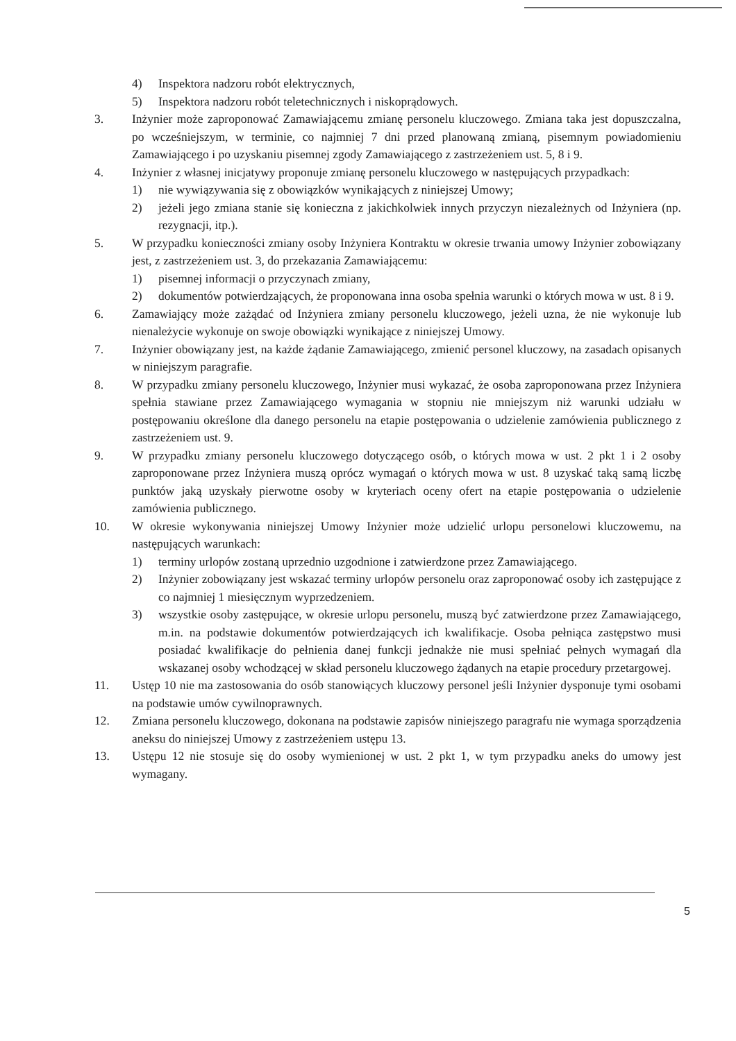4) Inspektora nadzoru robót elektrycznych,
5) Inspektora nadzoru robót teletechnicznych i niskoprądowych.
3. Inżynier może zaproponować Zamawiającemu zmianę personelu kluczowego. Zmiana taka jest dopuszczalna, po wcześniejszym, w terminie, co najmniej 7 dni przed planowaną zmianą, pisemnym powiadomieniu Zamawiającego i po uzyskaniu pisemnej zgody Zamawiającego z zastrzeżeniem ust. 5, 8 i 9.
4. Inżynier z własnej inicjatywy proponuje zmianę personelu kluczowego w następujących przypadkach:
1) nie wywiązywania się z obowiązków wynikających z niniejszej Umowy;
2) jeżeli jego zmiana stanie się konieczna z jakichkolwiek innych przyczyn niezależnych od Inżyniera (np. rezygnacji, itp.).
5. W przypadku konieczności zmiany osoby Inżyniera Kontraktu w okresie trwania umowy Inżynier zobowiązany jest, z zastrzeżeniem ust. 3, do przekazania Zamawiającemu:
1) pisemnej informacji o przyczynach zmiany,
2) dokumentów potwierdzających, że proponowana inna osoba spełnia warunki o których mowa w ust. 8 i 9.
6. Zamawiający może zażądać od Inżyniera zmiany personelu kluczowego, jeżeli uzna, że nie wykonuje lub nienależycie wykonuje on swoje obowiązki wynikające z niniejszej Umowy.
7. Inżynier obowiązany jest, na każde żądanie Zamawiającego, zmienić personel kluczowy, na zasadach opisanych w niniejszym paragrafie.
8. W przypadku zmiany personelu kluczowego, Inżynier musi wykazać, że osoba zaproponowana przez Inżyniera spełnia stawiane przez Zamawiającego wymagania w stopniu nie mniejszym niż warunki udziału w postępowaniu określone dla danego personelu na etapie postępowania o udzielenie zamówienia publicznego z zastrzeżeniem ust. 9.
9. W przypadku zmiany personelu kluczowego dotyczącego osób, o których mowa w ust. 2 pkt 1 i 2 osoby zaproponowane przez Inżyniera muszą oprócz wymagań o których mowa w ust. 8 uzyskać taką samą liczbę punktów jaką uzyskały pierwotne osoby w kryteriach oceny ofert na etapie postępowania o udzielenie zamówienia publicznego.
10. W okresie wykonywania niniejszej Umowy Inżynier może udzielić urlopu personelowi kluczowemu, na następujących warunkach:
1) terminy urlopów zostaną uprzednio uzgodnione i zatwierdzone przez Zamawiającego.
2) Inżynier zobowiązany jest wskazać terminy urlopów personelu oraz zaproponować osoby ich zastępujące z co najmniej 1 miesięcznym wyprzedzeniem.
3) wszystkie osoby zastępujące, w okresie urlopu personelu, muszą być zatwierdzone przez Zamawiającego, m.in. na podstawie dokumentów potwierdzających ich kwalifikacje. Osoba pełniąca zastępstwo musi posiadać kwalifikacje do pełnienia danej funkcji jednakże nie musi spełniać pełnych wymagań dla wskazanej osoby wchodzącej w skład personelu kluczowego żądanych na etapie procedury przetargowej.
11. Ustęp 10 nie ma zastosowania do osób stanowiących kluczowy personel jeśli Inżynier dysponuje tymi osobami na podstawie umów cywilnoprawnych.
12. Zmiana personelu kluczowego, dokonana na podstawie zapisów niniejszego paragrafu nie wymaga sporządzenia aneksu do niniejszej Umowy z zastrzeżeniem ustępu 13.
13. Ustępu 12 nie stosuje się do osoby wymienionej w ust. 2 pkt 1, w tym przypadku aneks do umowy jest wymagany.
5